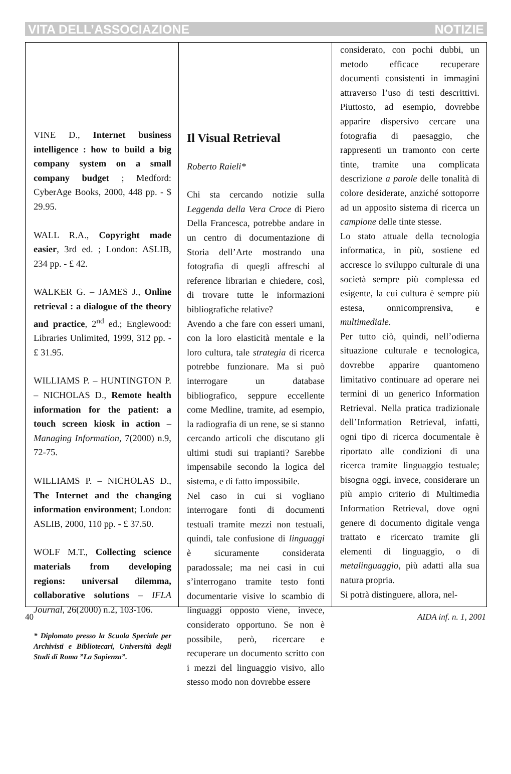VITA DELL’ASSOCIAZIONE NOTIZIE
VINE D., Internet business intelligence : how to build a big company system on a small company budget ; Medford: CyberAge Books, 2000, 448 pp. - $ 29.95.
WALL R.A., Copyright made easier, 3rd ed. ; London: ASLIB, 234 pp. - £ 42.
WALKER G. – JAMES J., Online retrieval : a dialogue of the theory and practice, 2<sup>nd</sup> ed.; Englewood: Libraries Unlimited, 1999, 312 pp. - £ 31.95.
WILLIAMS P. – HUNTINGTON P. – NICHOLAS D., Remote health information for the patient: a touch screen kiosk in action – Managing Information, 7(2000) n.9, 72-75.
WILLIAMS P. – NICHOLAS D., The Internet and the changing information environment; London: ASLIB, 2000, 110 pp. - £ 37.50.
WOLF M.T., Collecting science materials from developing regions: universal dilemma, collaborative solutions – IFLA Journal, 26(2000) n.2, 103-106.
* Diplomato presso la Scuola Speciale per Archivisti e Bibliotecari, Università degli Studi di Roma ”La Sapienza”.
Il Visual Retrieval
Roberto Raieli*
Chi sta cercando notizie sulla Leggenda della Vera Croce di Piero Della Francesca, potrebbe andare in un centro di documentazione di Storia dell’Arte mostrando una fotografia di quegli affreschi al reference librarian e chiedere, così, di trovare tutte le informazioni bibliografiche relative?
Avendo a che fare con esseri umani, con la loro elasticità mentale e la loro cultura, tale strategia di ricerca potrebbe funzionare. Ma si può interrogare un database bibliografico, seppure eccellente come Medline, tramite, ad esempio, la radiografia di un rene, se si stanno cercando articoli che discutano gli ultimi studi sui trapianti? Sarebbe impensabile secondo la logica del sistema, e di fatto impossibile.
Nel caso in cui si vogliano interrogare fonti di documenti testuali tramite mezzi non testuali, quindi, tale confusione di linguaggi è sicuramente considerata paradossale; ma nei casi in cui s’interrogano tramite testo fonti documentarie visive lo scambio di linguaggi opposto viene, invece, considerato opportuno. Se non è possibile, però, ricercare e recuperare un documento scritto con i mezzi del linguaggio visivo, allo stesso modo non dovrebbe essere
considerato, con pochi dubbi, un metodo efficace recuperare documenti consistenti in immagini attraverso l’uso di testi descrittivi. Piuttosto, ad esempio, dovrebbe apparire dispersivo cercare una fotografia di paesaggio, che rappresenti un tramonto con certe tinte, tramite una complicata descrizione a parole delle tonalità di colore desiderate, anziché sottoporre ad un apposito sistema di ricerca un campione delle tinte stesse.
Lo stato attuale della tecnologia informatica, in più, sostiene ed accresce lo sviluppo culturale di una società sempre più complessa ed esigente, la cui cultura è sempre più estesa, onnicomprensiva, e multimediale.
Per tutto ciò, quindi, nell’odierna situazione culturale e tecnologica, dovrebbe apparire quantomeno limitativo continuare ad operare nei termini di un generico Information Retrieval. Nella pratica tradizionale dell’Information Retrieval, infatti, ogni tipo di ricerca documentale è riportato alle condizioni di una ricerca tramite linguaggio testuale; bisogna oggi, invece, considerare un più ampio criterio di Multimedia Information Retrieval, dove ogni genere di documento digitale venga trattato e ricercato tramite gli elementi di linguaggio, o di metalinguaggio, più adatti alla sua natura propria.
Si potrà distinguere, allora, nel-
40 AIDA inf. n. 1, 2001